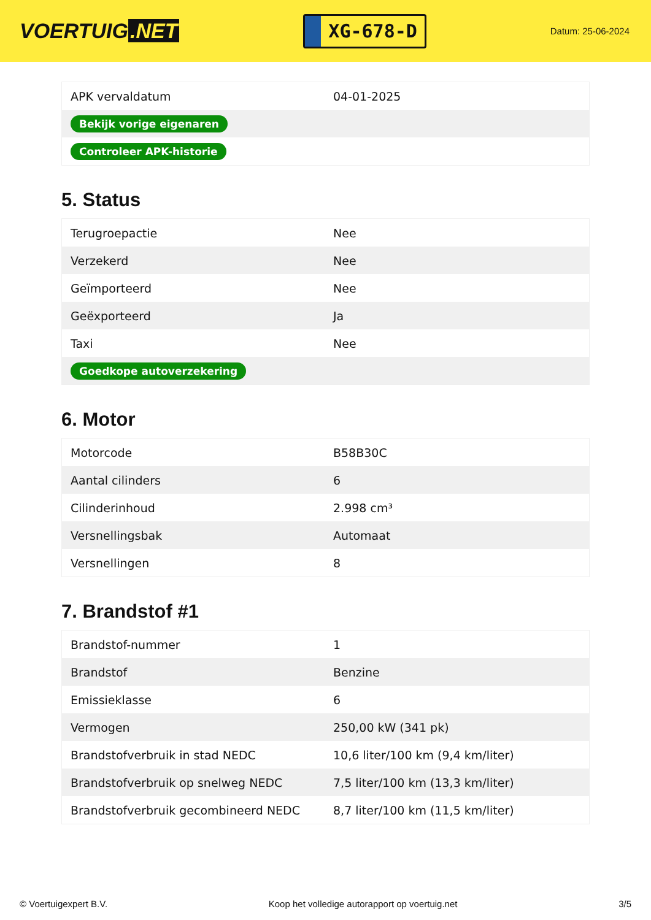VOERTUIG.NET
XG-678-D
Datum: 25-06-2024
| APK vervaldatum | 04-01-2025 |
| Bekijk vorige eigenaren | |
| Controleer APK-historie | |
5. Status
| Terugroepactie | Nee |
| Verzekerd | Nee |
| Geïmporteerd | Nee |
| Geëxporteerd | Ja |
| Taxi | Nee |
| Goedkope autoverzekering | |
6. Motor
| Motorcode | B58B30C |
| Aantal cilinders | 6 |
| Cilinderinhoud | 2.998 cm³ |
| Versnellingsbak | Automaat |
| Versnellingen | 8 |
7. Brandstof #1
| Brandstof-nummer | 1 |
| Brandstof | Benzine |
| Emissieklasse | 6 |
| Vermogen | 250,00 kW (341 pk) |
| Brandstofverbruik in stad NEDC | 10,6 liter/100 km (9,4 km/liter) |
| Brandstofverbruik op snelweg NEDC | 7,5 liter/100 km (13,3 km/liter) |
| Brandstofverbruik gecombineerd NEDC | 8,7 liter/100 km (11,5 km/liter) |
© Voertuigexpert B.V. Koop het volledige autorapport op voertuig.net 3/5